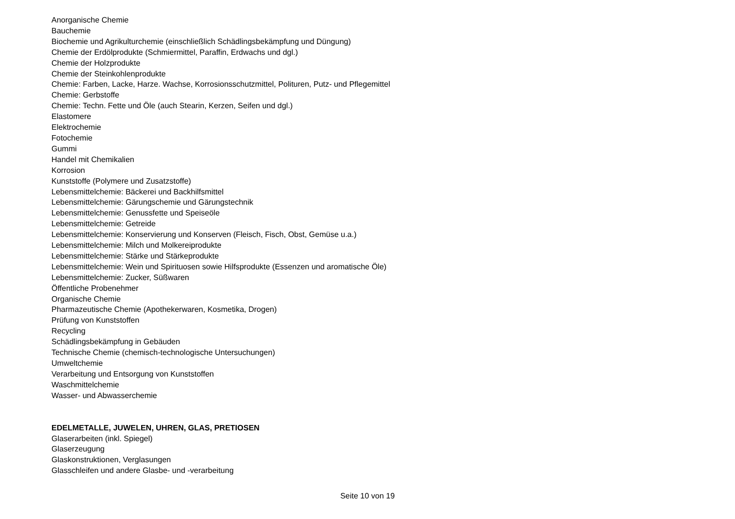Anorganische Chemie
Bauchemie
Biochemie und Agrikulturchemie (einschließlich Schädlingsbekämpfung und Düngung)
Chemie der Erdölprodukte (Schmiermittel, Paraffin, Erdwachs und dgl.)
Chemie der Holzprodukte
Chemie der Steinkohlenprodukte
Chemie: Farben, Lacke, Harze. Wachse, Korrosionsschutzmittel, Polituren, Putz- und Pflegemittel
Chemie: Gerbstoffe
Chemie: Techn. Fette und Öle (auch Stearin, Kerzen, Seifen und dgl.)
Elastomere
Elektrochemie
Fotochemie
Gummi
Handel mit Chemikalien
Korrosion
Kunststoffe (Polymere und Zusatzstoffe)
Lebensmittelchemie: Bäckerei und Backhilfsmittel
Lebensmittelchemie: Gärungschemie und Gärungstechnik
Lebensmittelchemie: Genussfette und Speiseöle
Lebensmittelchemie: Getreide
Lebensmittelchemie: Konservierung und Konserven (Fleisch, Fisch, Obst, Gemüse u.a.)
Lebensmittelchemie: Milch und Molkereiprodukte
Lebensmittelchemie: Stärke und Stärkeprodukte
Lebensmittelchemie: Wein und Spirituosen sowie Hilfsprodukte (Essenzen und aromatische Öle)
Lebensmittelchemie: Zucker, Süßwaren
Öffentliche Probenehmer
Organische Chemie
Pharmazeutische Chemie (Apothekerwaren, Kosmetika, Drogen)
Prüfung von Kunststoffen
Recycling
Schädlingsbekämpfung in Gebäuden
Technische Chemie (chemisch-technologische Untersuchungen)
Umweltchemie
Verarbeitung und Entsorgung von Kunststoffen
Waschmittelchemie
Wasser- und Abwasserchemie
EDELMETALLE, JUWELEN, UHREN, GLAS, PRETIOSEN
Glaserarbeiten (inkl. Spiegel)
Glaserzeugung
Glaskonstruktionen, Verglasungen
Glasschleifen und andere Glasbe- und -verarbeitung
Seite 10 von 19